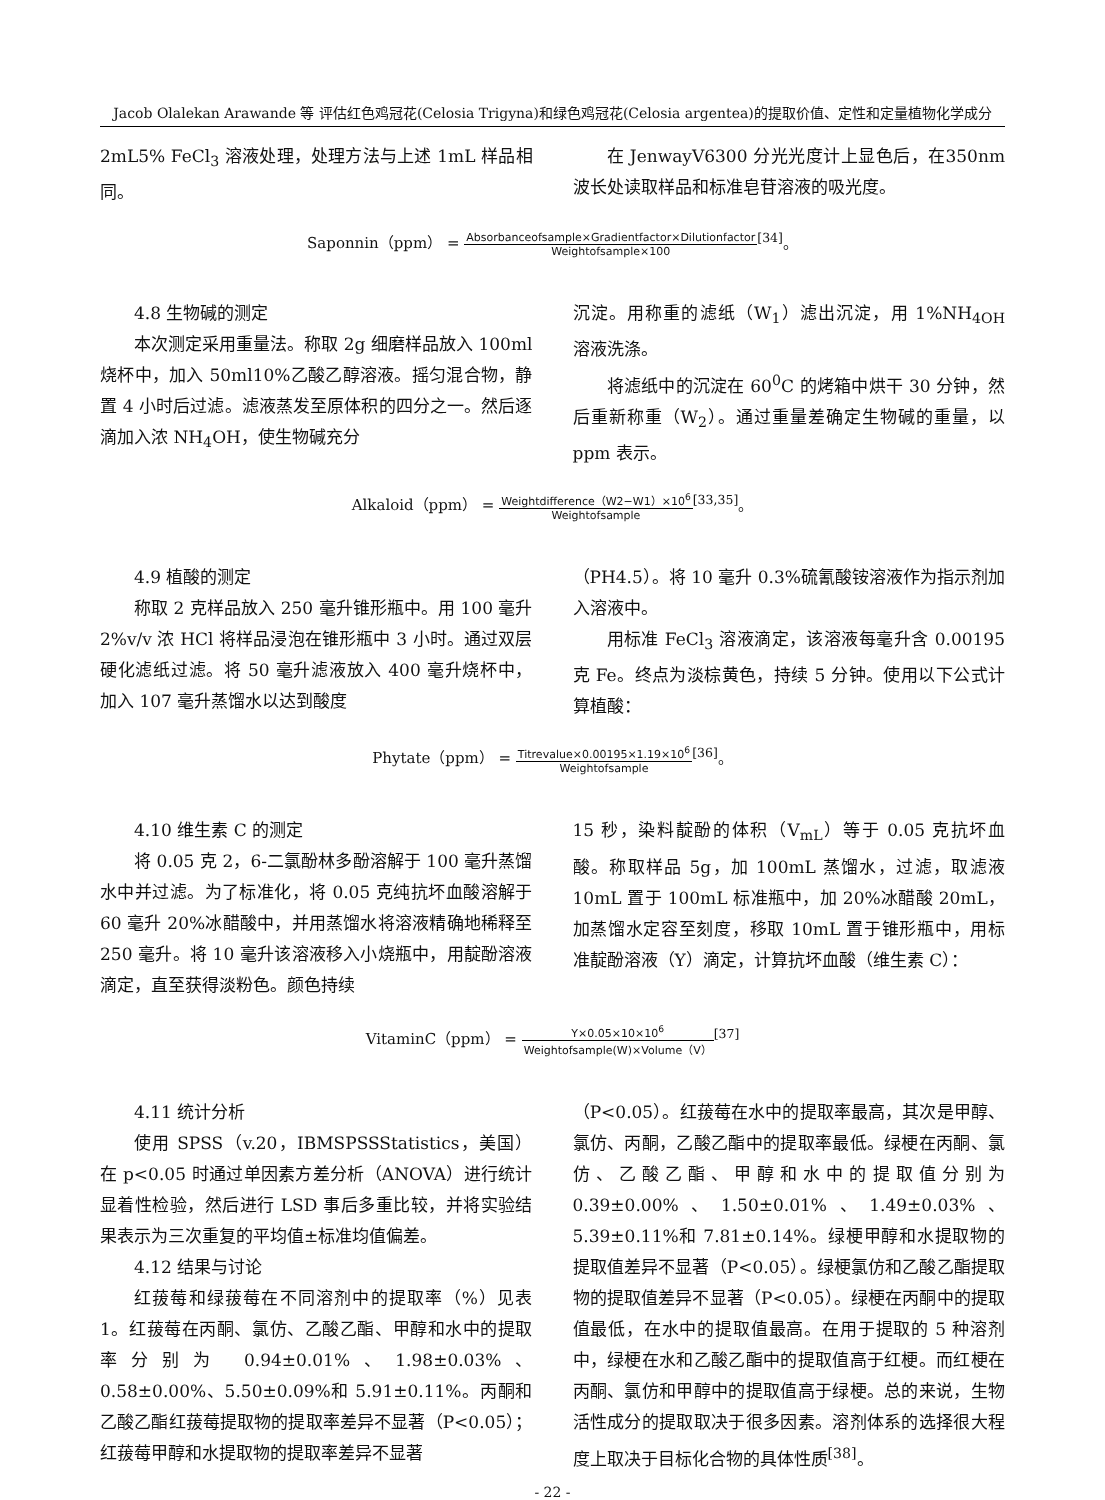Jacob Olalekan Arawande 等 评估红色鸡冠花(Celosia Trigyna)和绿色鸡冠花(Celosia argentea)的提取价值、定性和定量植物化学成分
2mL5% FeCl<sub>3</sub> 溶液处理，处理方法与上述 1mL 样品相同。
在 JenwayV6300 分光光度计上显色后，在350nm 波长处读取样品和标准皂苷溶液的吸光度。
Saponnin（ppm） = Absorbanceofsample×Gradientfactor×Dilutionfactor Weightofsample×100<sup>[34]</sup>。
4.8 生物碱的测定
本次测定采用重量法。称取 2g 细磨样品放入 100ml 烧杯中，加入 50ml10%乙酸乙醇溶液。摇匀混合物，静置 4 小时后过滤。滤液蒸发至原体积的四分之一。然后逐滴加入浓 NH<sub>4</sub>OH，使生物碱充分
沉淀。用称重的滤纸（W<sub>1</sub>）滤出沉淀，用 1%NH<sub>4OH</sub> 溶液洗涤。
将滤纸中的沉淀在 60<sup>0</sup>C 的烤箱中烘干 30 分钟，然后重新称重（W<sub>2</sub>）。通过重量差确定生物碱的重量，以 ppm 表示。
Alkaloid（ppm） = Weightdifference（W2−W1）×10<sup>6</sup> Weightofsample<sup>[33,35]</sup>。
4.9 植酸的测定
称取 2 克样品放入 250 毫升锥形瓶中。用 100 毫升 2%v/v 浓 HCl 将样品浸泡在锥形瓶中 3 小时。通过双层硬化滤纸过滤。将 50 毫升滤液放入 400 毫升烧杯中，加入 107 毫升蒸馏水以达到酸度
（PH4.5）。将 10 毫升 0.3%硫氰酸铵溶液作为指示剂加入溶液中。
用标准 FeCl<sub>3</sub> 溶液滴定，该溶液每毫升含 0.00195 克 Fe。终点为淡棕黄色，持续 5 分钟。使用以下公式计算植酸：
Phytate（ppm） = Titrevalue×0.00195×1.19×10<sup>6</sup> Weightofsample<sup>[36]</sup>。
4.10 维生素 C 的测定
将 0.05 克 2，6-二氯酚林多酚溶解于 100 毫升蒸馏水中并过滤。为了标准化，将 0.05 克纯抗坏血酸溶解于 60 毫升 20%冰醋酸中，并用蒸馏水将溶液精确地稀释至 250 毫升。将 10 毫升该溶液移入小烧瓶中，用靛酚溶液滴定，直至获得淡粉色。颜色持续
15 秒，染料靛酚的体积（V<sub>mL</sub>）等于 0.05 克抗坏血酸。称取样品 5g，加 100mL 蒸馏水，过滤，取滤液 10mL 置于 100mL 标准瓶中，加 20%冰醋酸 20mL，加蒸馏水定容至刻度，移取 10mL 置于锥形瓶中，用标准靛酚溶液（Y）滴定，计算抗坏血酸（维生素 C）：
VitaminC（ppm） = Y×0.05×10×10<sup>6</sup> Weightofsample(W)×Volume（V）<sup>[37]</sup>
4.11 统计分析
使用 SPSS（v.20，IBMSPSSStatistics，美国）在 p<0.05 时通过单因素方差分析（ANOVA）进行统计显着性检验，然后进行 LSD 事后多重比较，并将实验结果表示为三次重复的平均值±标准均值偏差。
4.12 结果与讨论
红菝莓和绿菝莓在不同溶剂中的提取率（%）见表 1。红菝莓在丙酮、氯仿、乙酸乙酯、甲醇和水中的提取率分别为 0.94±0.01%、1.98±0.03%、0.58±0.00%、5.50±0.09%和 5.91±0.11%。丙酮和乙酸乙酯红菝莓提取物的提取率差异不显著（P<0.05）；红菝莓甲醇和水提取物的提取率差异不显著
（P<0.05）。红菝莓在水中的提取率最高，其次是甲醇、氯仿、丙酮，乙酸乙酯中的提取率最低。绿梗在丙酮、氯仿、乙酸乙酯、甲醇和水中的提取值分别为 0.39±0.00%、1.50±0.01%、1.49±0.03%、5.39±0.11%和 7.81±0.14%。绿梗甲醇和水提取物的提取值差异不显著（P<0.05）。绿梗氯仿和乙酸乙酯提取物的提取值差异不显著（P<0.05）。绿梗在丙酮中的提取值最低，在水中的提取值最高。在用于提取的 5 种溶剂中，绿梗在水和乙酸乙酯中的提取值高于红梗。而红梗在丙酮、氯仿和甲醇中的提取值高于绿梗。总的来说，生物活性成分的提取取决于很多因素。溶剂体系的选择很大程度上取决于目标化合物的具体性质<sup>[38]</sup>。
- 22 -